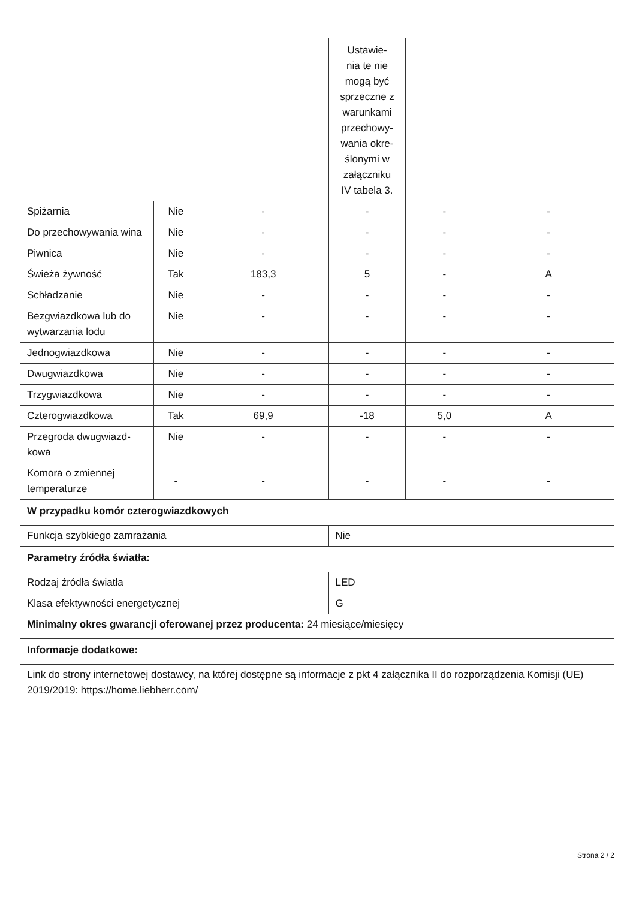| | | | Ustawie- nia te nie mogą być sprzeczne z warunkami przechowy- wania okre- ślonymi w załączniku IV tabela 3. | | |
| Spiżarnia | Nie | - | - | - | - |
| Do przechowywania wina | Nie | - | - | - | - |
| Piwnica | Nie | - | - | - | - |
| Świeża żywność | Tak | 183,3 | 5 | - | A |
| Schładzanie | Nie | - | - | - | - |
| Bezgwiazdkowa lub do wytwarzania lodu | Nie | - | - | - | - |
| Jednogwiazdkowa | Nie | - | - | - | - |
| Dwugwiazdkowa | Nie | - | - | - | - |
| Trzygwiazdkowa | Nie | - | - | - | - |
| Czterogwiazdkowa | Tak | 69,9 | -18 | 5,0 | A |
| Przegroda dwugwiazd-kowa | Nie | - | - | - | - |
| Komora o zmiennej temperaturze | - | - | - | - | - |
| W przypadku komór czterogwiazdkowych | | | | | |
| Funkcja szybkiego zamrażania | | | Nie | | |
| Parametry źródła światła: | | | | | |
| Rodzaj źródła światła | | | LED | | |
| Klasa efektywności energetycznej | | | G | | |
| Minimalny okres gwarancji oferowanej przez producenta: 24 miesiące/miesięcy | | | | | |
| Informacje dodatkowe: | | | | | |
| Link do strony internetowej dostawcy, na której dostępne są informacje z pkt 4 załącznika II do rozporządzenia Komisji (UE) 2019/2019: https://home.liebherr.com/ | | | | | |
Strona 2 / 2